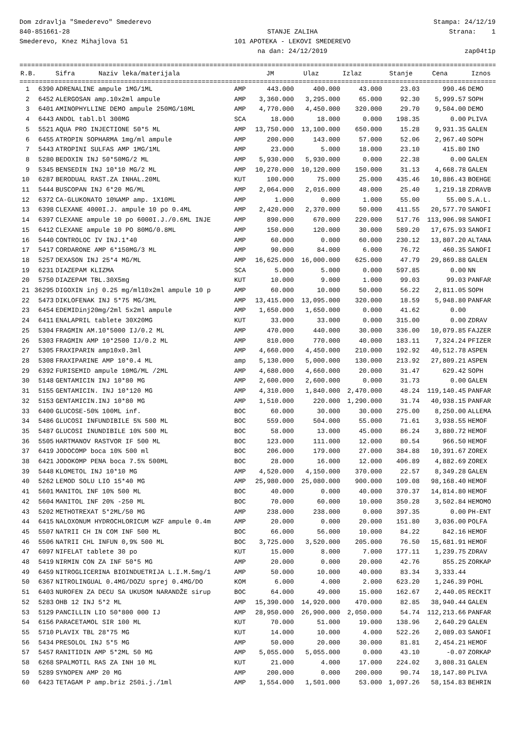Dom zdravlja "Smederevo" Smederevo 840-851661-28 Smederevo, Knez Mihajlova 51
STANJE ZALIHA 101 APOTEKA - LEKOVI SMEDEREVO na dan: 24/12/2019
Stampa: 24/12/19 Strana: 1 zap04t1p
==================================================================================================================================
| R.B. | Sifra | Naziv leka/materijala | JM | Ulaz | Izlaz | Stanje | Cena | Iznos | |
| --- | --- | --- | --- | --- | --- | --- | --- | --- | --- |
==================================================================================================================================
| 1 | 6390 | ADRENALINE ampule 1MG/1ML | AMP | 443.000 | 400.000 | 43.000 | 23.03 | 990.46 | DEMO |
| 2 | 6452 | ALERGOSAN amp.10x2ml ampule | AMP | 3,360.000 | 3,295.000 | 65.000 | 92.30 | 5,999.57 | SOPH |
| 3 | 6401 | AMINOPHYLLINE DEMO ampule 250MG/10ML | AMP | 4,770.000 | 4,450.000 | 320.000 | 29.70 | 9,504.00 | DEMO |
| 4 | 6443 | ANDOL tabl.bl 300MG | SCA | 18.000 | 18.000 | 0.000 | 198.35 | 0.00 | PLIVA |
| 5 | 5521 | AQUA PRO INJECTIONE 50*5 ML | AMP | 13,750.000 | 13,100.000 | 650.000 | 15.28 | 9,931.35 | GALEN |
| 6 | 6455 | ATROPIN SOPHARMA 1mg/ml ampule | AMP | 200.000 | 143.000 | 57.000 | 52.06 | 2,967.40 | SOPH |
| 7 | 5443 | ATROPINI SULFAS AMP 1MG/1ML | AMP | 23.000 | 5.000 | 18.000 | 23.10 | 415.80 | INO |
| 8 | 5280 | BEDOXIN INJ 50*50MG/2 ML | AMP | 5,930.000 | 5,930.000 | 0.000 | 22.38 | 0.00 | GALEN |
| 9 | 5345 | BENSEDIN INJ 10*10 MG/2 ML | AMP | 10,270.000 | 10,120.000 | 150.000 | 31.13 | 4,668.78 | GALEN |
| 10 | 6287 | BERODUAL RAST.ZA INHAL.20ML | KUT | 100.000 | 75.000 | 25.000 | 435.46 | 10,886.43 | BOEHGE |
| 11 | 5444 | BUSCOPAN INJ 6*20 MG/ML | AMP | 2,064.000 | 2,016.000 | 48.000 | 25.40 | 1,219.18 | ZDRAVB |
| 12 | 6372 | CA-GLUKONATO 10%AMP amp. 1X10ML | AMP | 1.000 | 0.000 | 1.000 | 55.00 | 55.00 | S.A.L. |
| 13 | 6398 | CLEXANE 4000I.J. ampule 10 po 0.4ML | AMP | 2,420.000 | 2,370.000 | 50.000 | 411.55 | 20,577.70 | SANOFI |
| 14 | 6397 | CLEXANE ampule 10 po 6000I.J./0.6ML INJE | AMP | 890.000 | 670.000 | 220.000 | 517.76 | 113,906.98 | SANOFI |
| 15 | 6412 | CLEXANE ampule 10 PO 80MG/0.8ML | AMP | 150.000 | 120.000 | 30.000 | 589.20 | 17,675.93 | SANOFI |
| 16 | 5440 | CONTROLOC IV INJ.1*40 | AMP | 60.000 | 0.000 | 60.000 | 230.12 | 13,807.20 | ALTANA |
| 17 | 5417 | CORDARONE AMP 6*150MG/3 ML | AMP | 90.000 | 84.000 | 6.000 | 76.72 | 460.35 | SANOFI |
| 18 | 5257 | DEXASON INJ 25*4 MG/ML | AMP | 16,625.000 | 16,000.000 | 625.000 | 47.79 | 29,869.88 | GALEN |
| 19 | 6231 | DIAZEPAM KLIZMA | SCA | 5.000 | 5.000 | 0.000 | 597.85 | 0.00 | NN |
| 20 | 5750 | DIAZEPAM TBL.30X5mg | KUT | 10.000 | 9.000 | 1.000 | 99.03 | 99.03 | PANFAR |
| 21 | 36295 | DIGOXIN inj 0.25 mg/ml10x2ml ampule 10 p | AMP | 60.000 | 10.000 | 50.000 | 56.22 | 2,811.05 | SOPH |
| 22 | 5473 | DIKLOFENAK INJ 5*75 MG/3ML | AMP | 13,415.000 | 13,095.000 | 320.000 | 18.59 | 5,948.80 | PANFAR |
| 23 | 6454 | EDEMIDinj20mg/2ml 5x2ml ampule | AMP | 1,650.000 | 1,650.000 | 0.000 | 41.62 | 0.00 | |
| 24 | 6411 | ENALAPRIL tablete 30X20MG | KUT | 33.000 | 33.000 | 0.000 | 315.00 | 0.00 | ZDRAV |
| 25 | 5304 | FRAGMIN AM.10*5000 IJ/0.2 ML | AMP | 470.000 | 440.000 | 30.000 | 336.00 | 10,079.85 | FAJZER |
| 26 | 5303 | FRAGMIN AMP 10*2500 IJ/0.2 ML | AMP | 810.000 | 770.000 | 40.000 | 183.11 | 7,324.24 | PFIZER |
| 27 | 5305 | FRAXIPARIN amp10x0.3ml | AMP | 4,660.000 | 4,450.000 | 210.000 | 192.92 | 40,512.78 | ASPEN |
| 28 | 5308 | FRAXIPARINE AMP 10*0.4 ML | amp | 5,130.000 | 5,000.000 | 130.000 | 213.92 | 27,809.21 | ASPEN |
| 29 | 6392 | FURISEMID ampule 10MG/ML /2ML | AMP | 4,680.000 | 4,660.000 | 20.000 | 31.47 | 629.42 | SOPH |
| 30 | 5148 | GENTAMICIN INJ 10*80 MG | AMP | 2,600.000 | 2,600.000 | 0.000 | 31.73 | 0.00 | GALEN |
| 31 | 5155 | GENTAMICIN. INJ 10*120 MG | AMP | 4,310.000 | 1,840.000 | 2,470.000 | 48.24 | 119,140.45 | PANFAR |
| 32 | 5153 | GENTAMICIN.INJ 10*80 MG | AMP | 1,510.000 | 220.000 | 1,290.000 | 31.74 | 40,938.15 | PANFAR |
| 33 | 6400 | GLUCOSE-50% 100ML inf. | BOC | 60.000 | 30.000 | 30.000 | 275.00 | 8,250.00 | ALLEMA |
| 34 | 5486 | GLUCOSI INFUNDIBILE 5% 500 ML | BOC | 559.000 | 504.000 | 55.000 | 71.61 | 3,938.55 | HEMOF |
| 35 | 5487 | GLUCOSI INUNDIBILE 10% 500 ML | BOC | 58.000 | 13.000 | 45.000 | 86.24 | 3,880.72 | HEMOF |
| 36 | 5505 | HARTMANOV RASTVOR IF 500 ML | BOC | 123.000 | 111.000 | 12.000 | 80.54 | 966.50 | HEMOF |
| 37 | 6419 | JODOCOMP boca 10% 500 ml | BOC | 206.000 | 179.000 | 27.000 | 384.88 | 10,391.67 | ZOREX |
| 38 | 6421 | JODOKOMP PENA boca 7.5% 500ML | BOC | 28.000 | 16.000 | 12.000 | 406.89 | 4,882.69 | ZOREX |
| 39 | 5448 | KLOMETOL INJ 10*10 MG | AMP | 4,520.000 | 4,150.000 | 370.000 | 22.57 | 8,349.28 | GALEN |
| 40 | 5262 | LEMOD SOLU LIO 15*40 MG | AMP | 25,980.000 | 25,080.000 | 900.000 | 109.08 | 98,168.40 | HEMOF |
| 41 | 5601 | MANITOL INF 10% 500 ML | BOC | 40.000 | 0.000 | 40.000 | 370.37 | 14,814.80 | HEMOF |
| 42 | 5604 | MANITOL INF 20% -250 ML | BOC | 70.000 | 60.000 | 10.000 | 350.28 | 3,502.84 | HEMOMO |
| 43 | 5202 | METHOTREXAT 5*2ML/50 MG | AMP | 238.000 | 238.000 | 0.000 | 397.35 | 0.00 | PH-ENT |
| 44 | 6415 | NALOXONUM HYDROCHLORICUM WZF ampule 0.4m | AMP | 20.000 | 0.000 | 20.000 | 151.80 | 3,036.00 | POLFA |
| 45 | 5507 | NATRII CH IN COM INF 500 ML | BOC | 66.000 | 56.000 | 10.000 | 84.22 | 842.16 | HEMOF |
| 46 | 5506 | NATRII CHL INFUN 0,9% 500 ML | BOC | 3,725.000 | 3,520.000 | 205.000 | 76.50 | 15,681.91 | HEMOF |
| 47 | 6097 | NIFELAT tablete 30 po | KUT | 15.000 | 8.000 | 7.000 | 177.11 | 1,239.75 | ZDRAV |
| 48 | 5419 | NIRMIN CON ZA INF 50*5 MG | AMP | 20.000 | 0.000 | 20.000 | 42.76 | 855.25 | ZORKAP |
| 49 | 6459 | NITROGLICERINA BIOINDUETRIJA L.I.M.5mg/1 | AMP | 50.000 | 10.000 | 40.000 | 83.34 | 3,333.44 | |
| 50 | 6367 | NITROLINGUAL 0.4MG/DOZU sprej 0.4MG/DO | KOM | 6.000 | 4.000 | 2.000 | 623.20 | 1,246.39 | POHL |
| 51 | 6403 | NUROFEN ZA DECU SA UKUSOM NARANDŽE sirup | BOC | 64.000 | 49.000 | 15.000 | 162.67 | 2,440.05 | RECKIT |
| 52 | 5283 | OHB 12 INJ 5*2 ML | AMP | 15,390.000 | 14,920.000 | 470.000 | 82.85 | 38,940.44 | GALEN |
| 53 | 5129 | PANCILLIN LIO 50*800 000 IJ | AMP | 28,950.000 | 26,900.000 | 2,050.000 | 54.74 | 112,213.66 | PANFAR |
| 54 | 6156 | PARACETAMOL SIR 100 ML | KUT | 70.000 | 51.000 | 19.000 | 138.96 | 2,640.29 | GALEN |
| 55 | 5710 | PLAVIX TBL 28*75 MG | KUT | 14.000 | 10.000 | 4.000 | 522.26 | 2,089.03 | SANOFI |
| 56 | 5434 | PRESOLOL INJ 5*5 MG | AMP | 50.000 | 20.000 | 30.000 | 81.81 | 2,454.21 | HEMOF |
| 57 | 5457 | RANITIDIN AMP 5*2ML 50 MG | AMP | 5,055.000 | 5,055.000 | 0.000 | 43.10 | -0.07 | ZORKAP |
| 58 | 6268 | SPALMOTIL RAS ZA INH 10 ML | KUT | 21.000 | 4.000 | 17.000 | 224.02 | 3,808.31 | GALEN |
| 59 | 5289 | SYNOPEN AMP 20 MG | AMP | 200.000 | 0.000 | 200.000 | 90.74 | 18,147.80 | PLIVA |
| 60 | 6423 | TETAGAM P amp.briz 250i.j./1ml | AMP | 1,554.000 | 1,501.000 | 53.000 | 1,097.26 | 58,154.83 | BEHRIN |